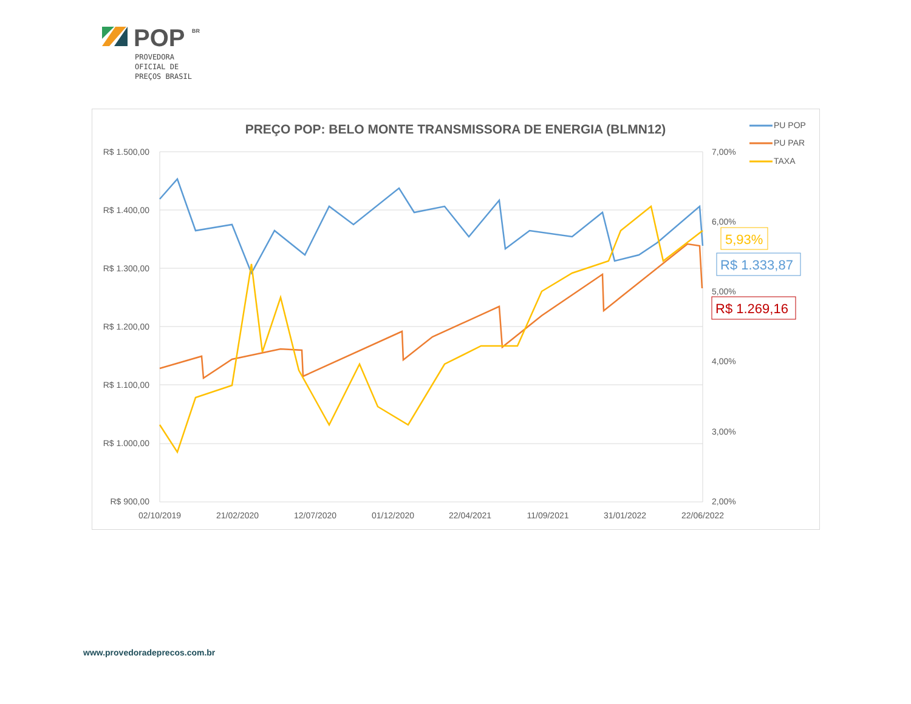POP
BR
PROVEDORA
OFICIAL DE
PREÇOS BRASIL
PREÇO POP: BELO MONTE TRANSMISSORA DE ENERGIA (BLMN12)
R$ 1.500,00
R$ 1.400,00
R$ 1.300,00
R$ 1.200,00
R$ 1.100,00
R$ 1.000,00
R$ 900,00
7,00%
6,00%
5,00%
4,00%
3,00%
2,00%
02/10/2019
21/02/2020
12/07/2020
01/12/2020
22/04/2021
11/09/2021
31/01/2022
22/06/2022
5,93%
R$ 1.333,87
R$ 1.269,16
PU POP
PU PAR
TAXA
www.provedoradeprecos.com.br